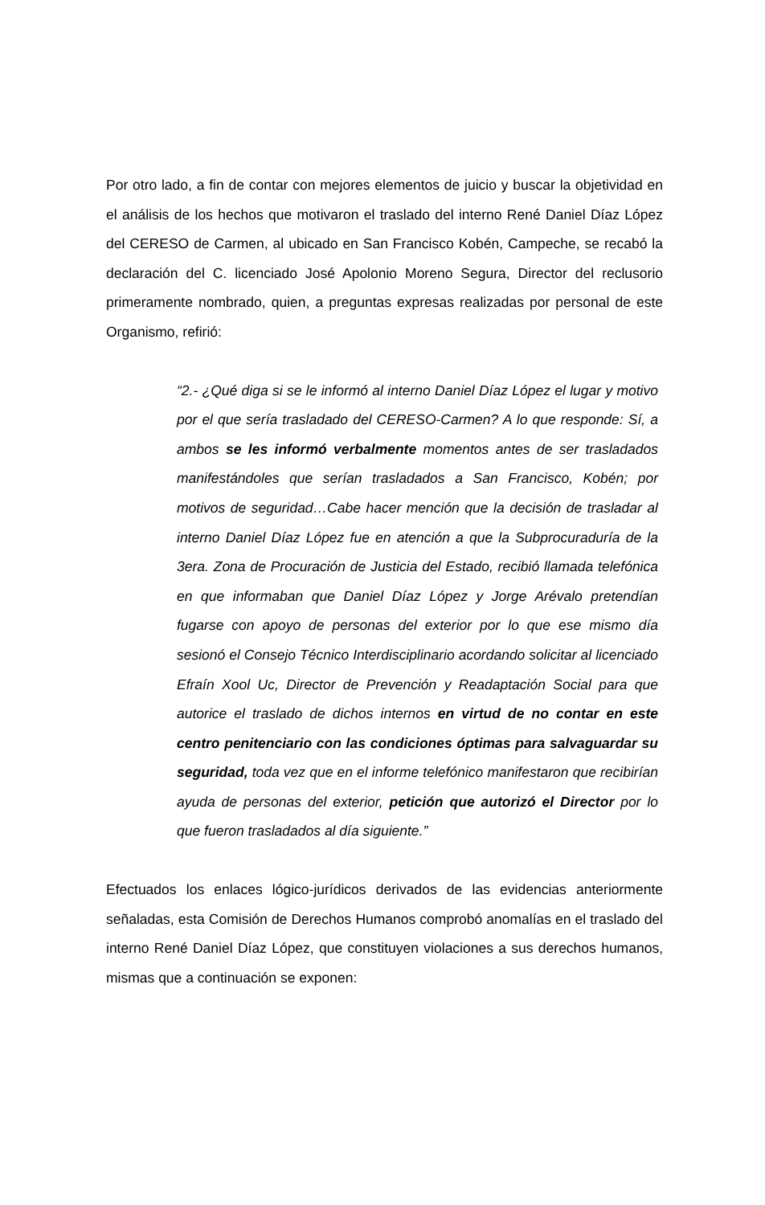Por otro lado, a fin de contar con mejores elementos de juicio y buscar la objetividad en el análisis de los hechos que motivaron el traslado del interno René Daniel Díaz López del CERESO de Carmen, al ubicado en San Francisco Kobén, Campeche, se recabó la declaración del C. licenciado José Apolonio Moreno Segura, Director del reclusorio primeramente nombrado, quien, a preguntas expresas realizadas por personal de este Organismo, refirió:
“2.- ¿Qué diga si se le informó al interno Daniel Díaz López el lugar y motivo por el que sería trasladado del CERESO-Carmen? A lo que responde: Sí, a ambos se les informó verbalmente momentos antes de ser trasladados manifestándoles que serían trasladados a San Francisco, Kobén; por motivos de seguridad…Cabe hacer mención que la decisión de trasladar al interno Daniel Díaz López fue en atención a que la Subprocuraduría de la 3era. Zona de Procuración de Justicia del Estado, recibió llamada telefónica en que informaban que Daniel Díaz López y Jorge Arévalo pretendían fugarse con apoyo de personas del exterior por lo que ese mismo día sesionó el Consejo Técnico Interdisciplinario acordando solicitar al licenciado Efraín Xool Uc, Director de Prevención y Readaptación Social para que autorice el traslado de dichos internos en virtud de no contar en este centro penitenciario con las condiciones óptimas para salvaguardar su seguridad, toda vez que en el informe telefónico manifestaron que recibirían ayuda de personas del exterior, petición que autorizó el Director por lo que fueron trasladados al día siguiente.”
Efectuados los enlaces lógico-jurídicos derivados de las evidencias anteriormente señaladas, esta Comisión de Derechos Humanos comprobó anomalías en el traslado del interno René Daniel Díaz López, que constituyen violaciones a sus derechos humanos, mismas que a continuación se exponen: